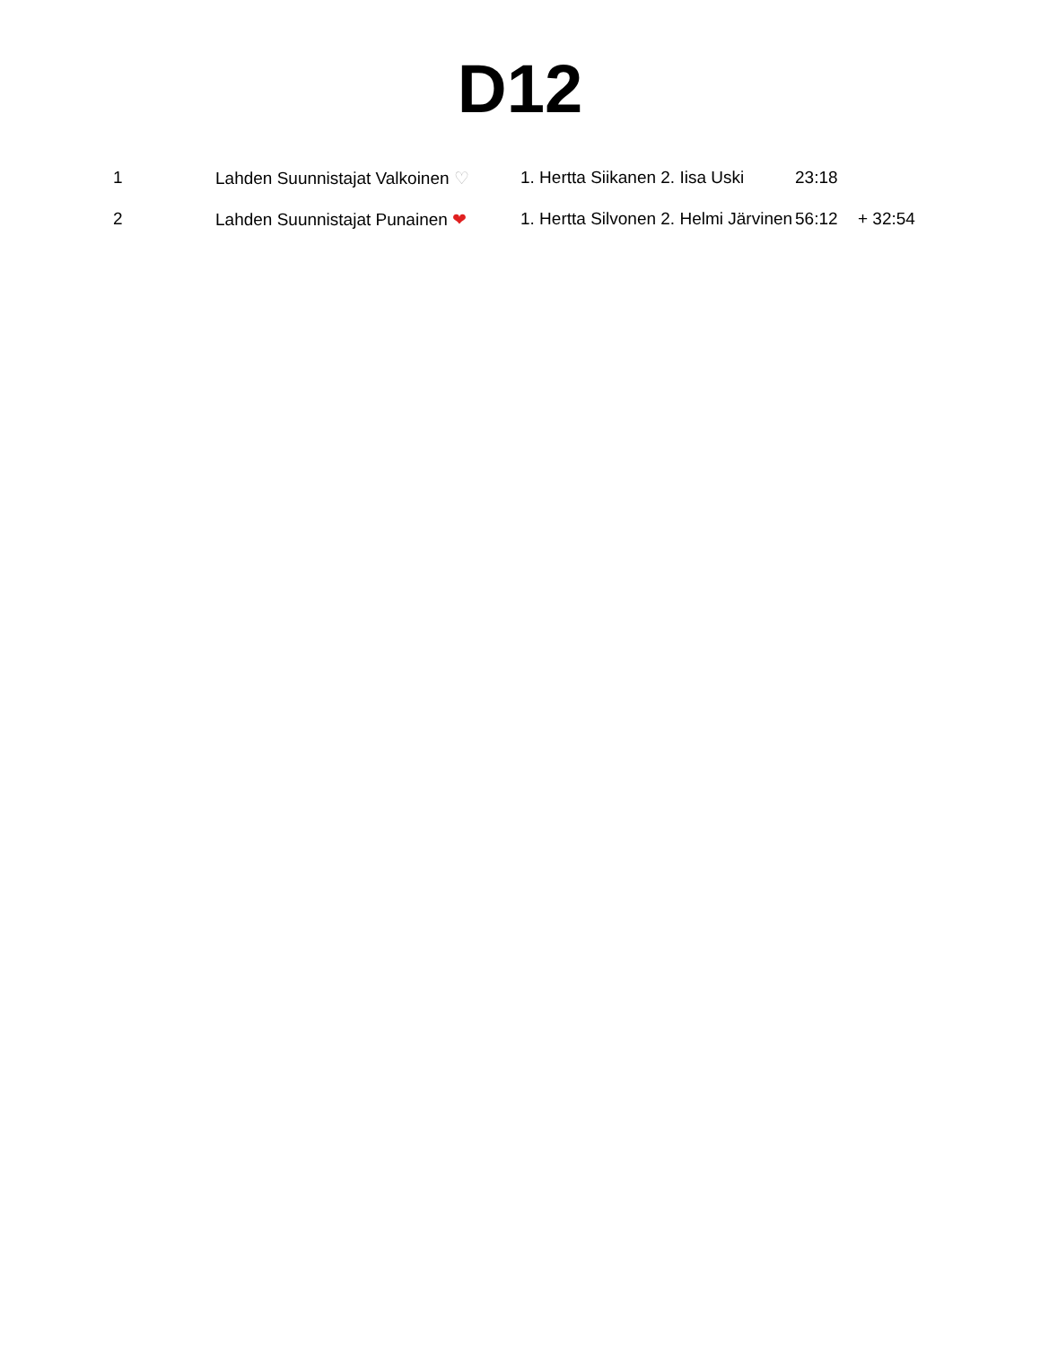D12
| 1 | Lahden Suunnistajat Valkoinen ♡ | 1. Hertta Siikanen 2. Iisa Uski | 23:18 | |
| 2 | Lahden Suunnistajat Punainen ❤ | 1. Hertta Silvonen 2. Helmi Järvinen | 56:12 | + 32:54 |